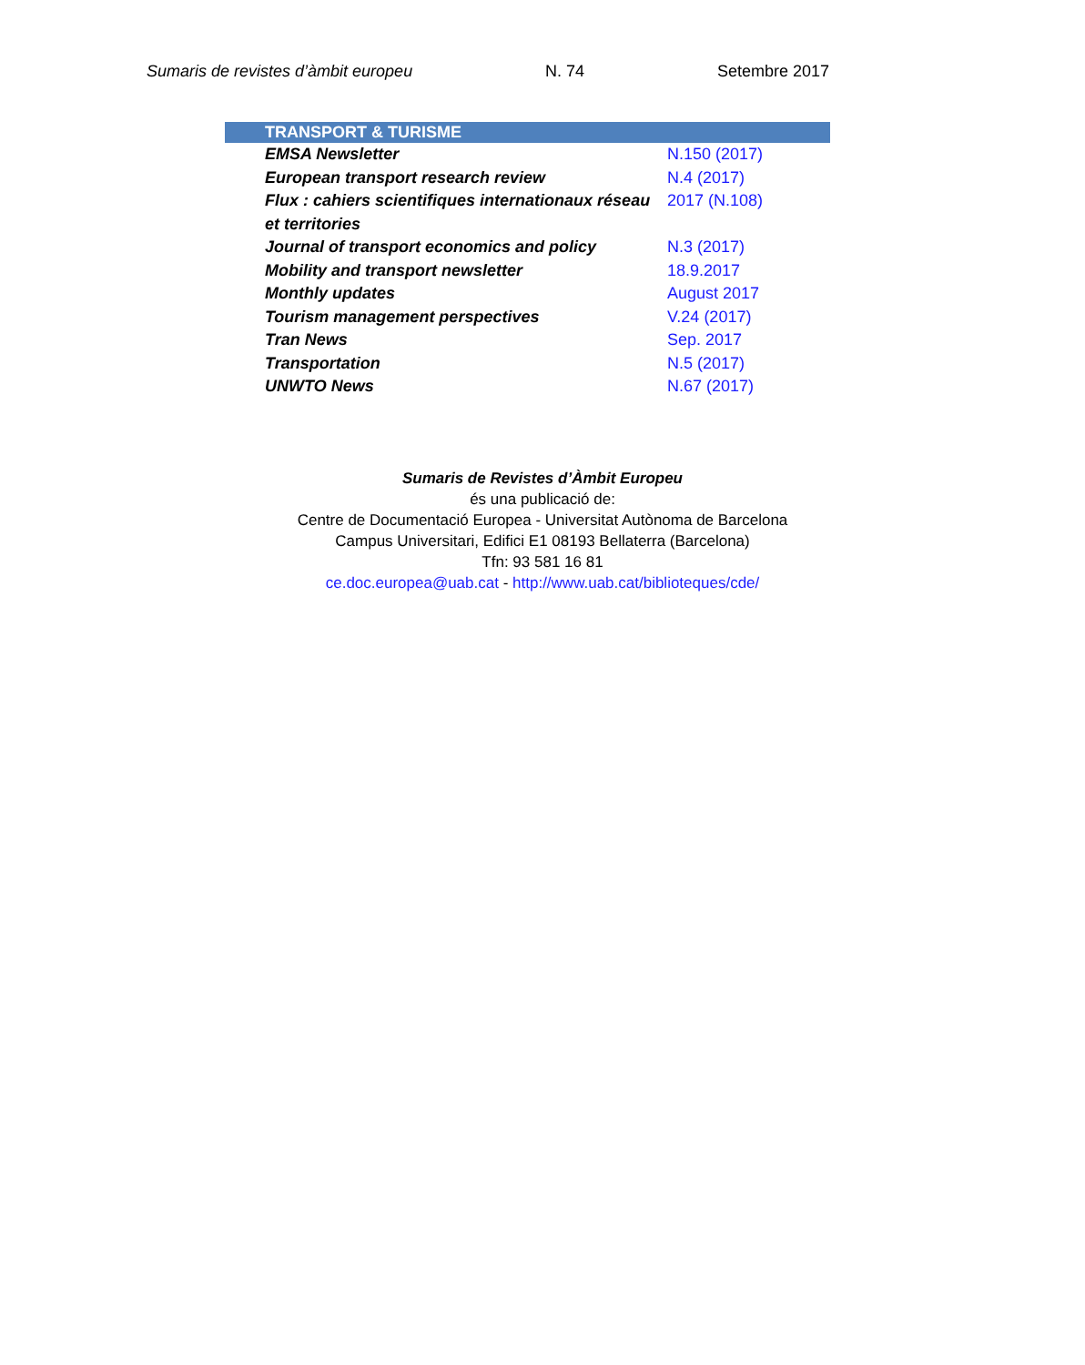Sumaris de revistes d’àmbit europeu N. 74 Setembre 2017
| TRANSPORT & TURISME | |
| --- | --- |
| EMSA Newsletter | N.150 (2017) |
| European transport research review | N.4 (2017) |
| Flux : cahiers scientifiques internationaux réseau et territories | 2017 (N.108) |
| Journal of transport economics and policy | N.3 (2017) |
| Mobility and transport newsletter | 18.9.2017 |
| Monthly updates | August 2017 |
| Tourism management perspectives | V.24 (2017) |
| Tran News | Sep. 2017 |
| Transportation | N.5 (2017) |
| UNWTO News | N.67 (2017) |
Sumaris de Revistes d’Àmbit Europeu
és una publicació de:
Centre de Documentació Europea - Universitat Autònoma de Barcelona
Campus Universitari, Edifici E1 08193 Bellaterra (Barcelona)
Tfn: 93 581 16 81
ce.doc.europea@uab.cat - http://www.uab.cat/biblioteques/cde/